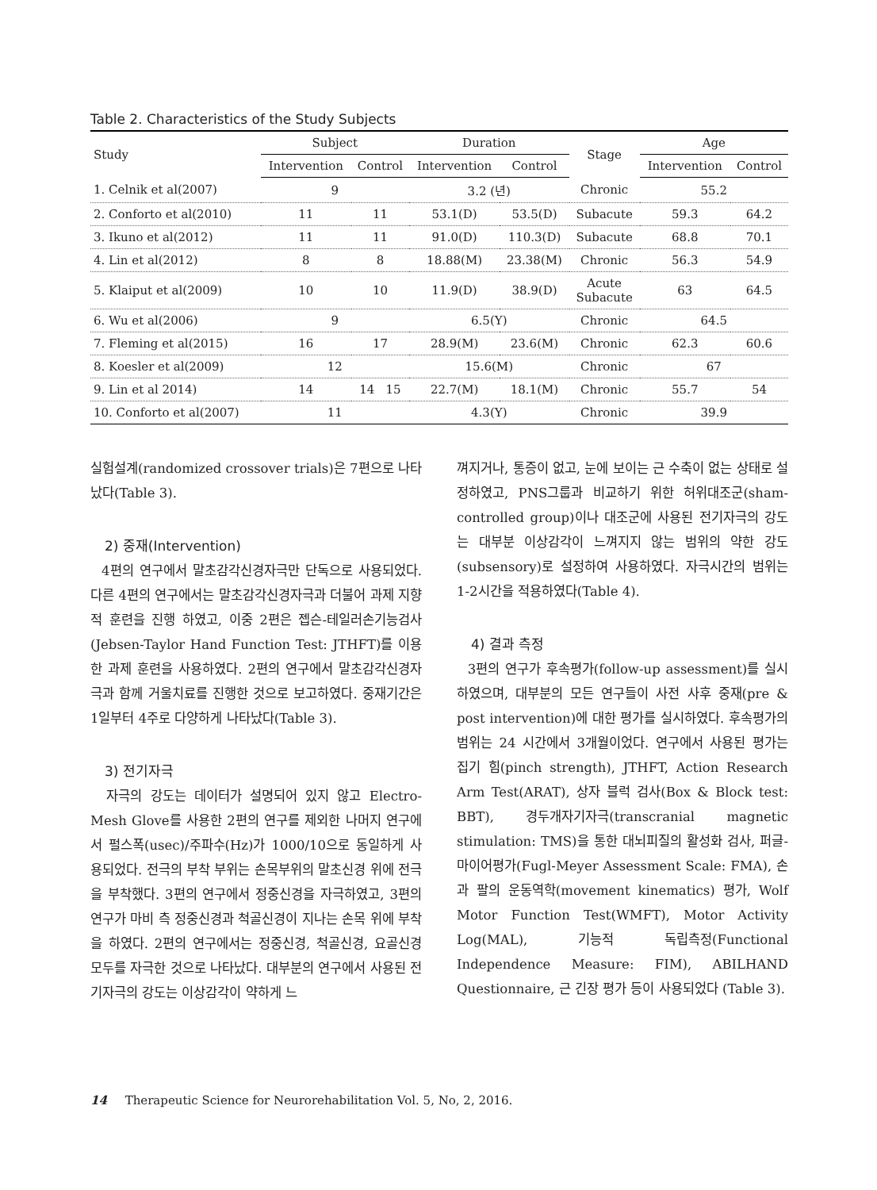Table 2. Characteristics of the Study Subjects
| Study | Subject | | Duration | | Stage | Age | |
| --- | --- | --- | --- | --- | --- | --- | --- |
| | Intervention | Control | Intervention | Control | | Intervention | Control |
| 1. Celnik et al(2007) | 9 | | 3.2 (년) | | Chronic | 55.2 | |
| 2. Conforto et al(2010) | 11 | 11 | 53.1(D) | 53.5(D) | Subacute | 59.3 | 64.2 |
| 3. Ikuno et al(2012) | 11 | 11 | 91.0(D) | 110.3(D) | Subacute | 68.8 | 70.1 |
| 4. Lin et al(2012) | 8 | 8 | 18.88(M) | 23.38(M) | Chronic | 56.3 | 54.9 |
| 5. Klaiput et al(2009) | 10 | 10 | 11.9(D) | 38.9(D) | Acute Subacute | 63 | 64.5 |
| 6. Wu et al(2006) | 9 | | 6.5(Y) | | Chronic | 64.5 | |
| 7. Fleming et al(2015) | 16 | 17 | 28.9(M) | 23.6(M) | Chronic | 62.3 | 60.6 |
| 8. Koesler et al(2009) | 12 | | 15.6(M) | | Chronic | 67 | |
| 9. Lin et al 2014) | 14 | 14 15 | 22.7(M) | 18.1(M) | Chronic | 55.7 | 54 |
| 10. Conforto et al(2007) | 11 | | 4.3(Y) | | Chronic | 39.9 | |
실험설계(randomized crossover trials)은 7편으로 나타났다(Table 3).
2) 중재(Intervention)
4편의 연구에서 말초감각신경자극만 단독으로 사용되었다. 다른 4편의 연구에서는 말초감각신경자극과 더불어 과제 지향적 훈련을 진행 하였고, 이중 2편은 젭슨-테일러손기능검사(Jebsen-Taylor Hand Function Test: JTHFT)를 이용한 과제 훈련을 사용하였다. 2편의 연구에서 말초감각신경자극과 함께 거울치료를 진행한 것으로 보고하였다. 중재기간은 1일부터 4주로 다양하게 나타났다(Table 3).
3) 전기자극
자극의 강도는 데이터가 설명되어 있지 않고 Electro-Mesh Glove를 사용한 2편의 연구를 제외한 나머지 연구에서 펄스폭(usec)/주파수(Hz)가 1000/10으로 동일하게 사용되었다. 전극의 부착 부위는 손목부위의 말초신경 위에 전극을 부착했다. 3편의 연구에서 정중신경을 자극하였고, 3편의 연구가 마비 측 정중신경과 척골신경이 지나는 손목 위에 부착을 하였다. 2편의 연구에서는 정중신경, 척골신경, 요골신경 모두를 자극한 것으로 나타났다. 대부분의 연구에서 사용된 전기자극의 강도는 이상감각이 약하게 느
껴지거나, 통증이 없고, 눈에 보이는 근 수축이 없는 상태로 설정하였고, PNS그룹과 비교하기 위한 허위대조군(sham-controlled group)이나 대조군에 사용된 전기자극의 강도는 대부분 이상감각이 느껴지지 않는 범위의 약한 강도(subsensory)로 설정하여 사용하였다. 자극시간의 범위는 1-2시간을 적용하였다(Table 4).
4) 결과 측정
3편의 연구가 후속평가(follow-up assessment)를 실시하였으며, 대부분의 모든 연구들이 사전 사후 중재(pre & post intervention)에 대한 평가를 실시하였다. 후속평가의 범위는 24 시간에서 3개월이었다. 연구에서 사용된 평가는 집기 힘(pinch strength), JTHFT, Action Research Arm Test(ARAT), 상자 블럭 검사(Box & Block test: BBT), 경두개자기자극(transcranial magnetic stimulation: TMS)을 통한 대뇌피질의 활성화 검사, 퍼글-마이어평가(Fugl-Meyer Assessment Scale: FMA), 손과 팔의 운동역학(movement kinematics) 평가, Wolf Motor Function Test(WMFT), Motor Activity Log(MAL), 기능적 독립측정(Functional Independence Measure: FIM), ABILHAND Questionnaire, 근 긴장 평가 등이 사용되었다 (Table 3).
14 Therapeutic Science for Neurorehabilitation Vol. 5, No, 2, 2016.